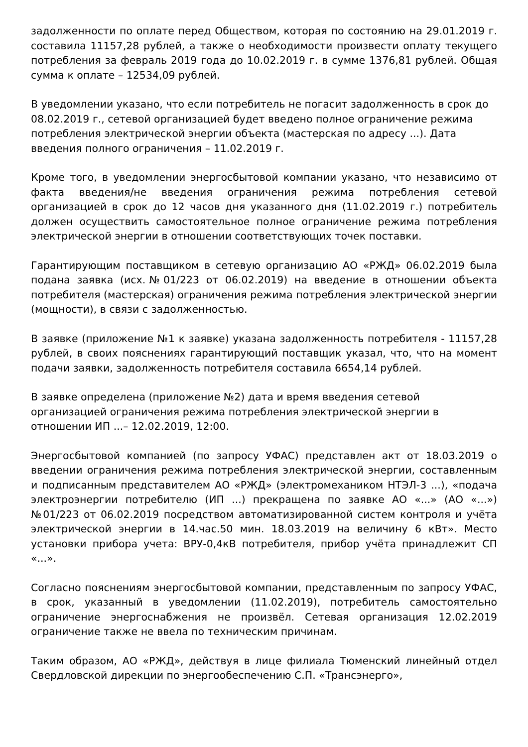задолженности по оплате перед Обществом, которая по состоянию на 29.01.2019 г. составила 11157,28 рублей, а также о необходимости произвести оплату текущего потребления за февраль 2019 года до 10.02.2019 г. в сумме 1376,81 рублей. Общая сумма к оплате – 12534,09 рублей.
В уведомлении указано, что если потребитель не погасит задолженность в срок до 08.02.2019 г., сетевой организацией будет введено полное ограничение режима потребления электрической энергии объекта (мастерская по адресу ...). Дата введения полного ограничения – 11.02.2019 г.
Кроме того, в уведомлении энергосбытовой компании указано, что независимо от факта введения/не введения ограничения режима потребления сетевой организацией в срок до 12 часов дня указанного дня (11.02.2019 г.) потребитель должен осуществить самостоятельное полное ограничение режима потребления электрической энергии в отношении соответствующих точек поставки.
Гарантирующим поставщиком в сетевую организацию АО «РЖД» 06.02.2019 была подана заявка (исх.№01/223 от 06.02.2019) на введение в отношении объекта потребителя (мастерская) ограничения режима потребления электрической энергии (мощности), в связи с задолженностью.
В заявке (приложение №1 к заявке) указана задолженность потребителя - 11157,28 рублей, в своих пояснениях гарантирующий поставщик указал, что, что на момент подачи заявки, задолженность потребителя составила 6654,14 рублей.
В заявке определена (приложение №2) дата и время введения сетевой организацией ограничения режима потребления электрической энергии в отношении ИП ...– 12.02.2019, 12:00.
Энергосбытовой компанией (по запросу УФАС) представлен акт от 18.03.2019 о введении ограничения режима потребления электрической энергии, составленным и подписанным представителем АО «РЖД» (электромехаником НТЭЛ-3 ...), «подача электроэнергии потребителю (ИП ...) прекращена по заявке АО «...» (АО «...») №01/223 от 06.02.2019 посредством автоматизированной систем контроля и учёта электрической энергии в 14.час.50 мин. 18.03.2019 на величину 6 кВт». Место установки прибора учета: ВРУ-0,4кВ потребителя, прибор учёта принадлежит СП «...».
Согласно пояснениям энергосбытовой компании, представленным по запросу УФАС, в срок, указанный в уведомлении (11.02.2019), потребитель самостоятельно ограничение энергоснабжения не произвёл. Сетевая организация 12.02.2019 ограничение также не ввела по техническим причинам.
Таким образом, АО «РЖД», действуя в лице филиала Тюменский линейный отдел Свердловской дирекции по энергообеспечению С.П. «Трансэнерго»,